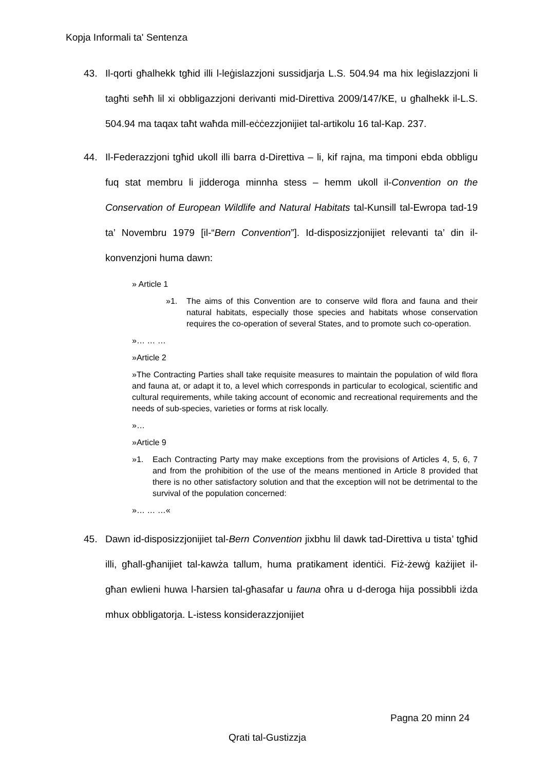Kopja Informali ta' Sentenza
43. Il-qorti għalhekk tgħid illi l-leġislazzjoni sussidjarja L.S. 504.94 ma hix leġislazzjoni li tagħti seħħ lil xi obbligazzjoni derivanti mid-Direttiva 2009/147/KE, u għalhekk il-L.S. 504.94 ma taqax taħt waħda mill-eċċezzjonijiet tal-artikolu 16 tal-Kap. 237.
44. Il-Federazzjoni tgħid ukoll illi barra d-Direttiva – li, kif rajna, ma timponi ebda obbligu fuq stat membru li jidderoga minnha stess – hemm ukoll il-Convention on the Conservation of European Wildlife and Natural Habitats tal-Kunsill tal-Ewropa tad-19 ta’ Novembru 1979 [il-“Bern Convention”]. Id-disposizzjonijiet relevanti ta’ din il-konvenzjoni huma dawn:
» Article 1
»1. The aims of this Convention are to conserve wild flora and fauna and their natural habitats, especially those species and habitats whose conservation requires the co-operation of several States, and to promote such co-operation.
»… … …
»Article 2
»The Contracting Parties shall take requisite measures to maintain the population of wild flora and fauna at, or adapt it to, a level which corresponds in particular to ecological, scientific and cultural requirements, while taking account of economic and recreational requirements and the needs of sub-species, varieties or forms at risk locally.
»…
»Article 9
»1. Each Contracting Party may make exceptions from the provisions of Articles 4, 5, 6, 7 and from the prohibition of the use of the means mentioned in Article 8 provided that there is no other satisfactory solution and that the exception will not be detrimental to the survival of the population concerned:
»… … …«
45. Dawn id-disposizzjonijiet tal-Bern Convention jixbhu lil dawk tad-Direttiva u tista’ tgħid illi, għall-għanijiet tal-kawża tallum, huma pratikament identiċi. Fiż-żewġ każijiet il-għan ewlieni huwa l-ħarsien tal-għasafar u fauna oħra u d-deroga hija possibbli iżda mhux obbligatorja. L-istess konsiderazzjonijiet
Pagna 20 minn 24
Qrati tal-Gustizzja